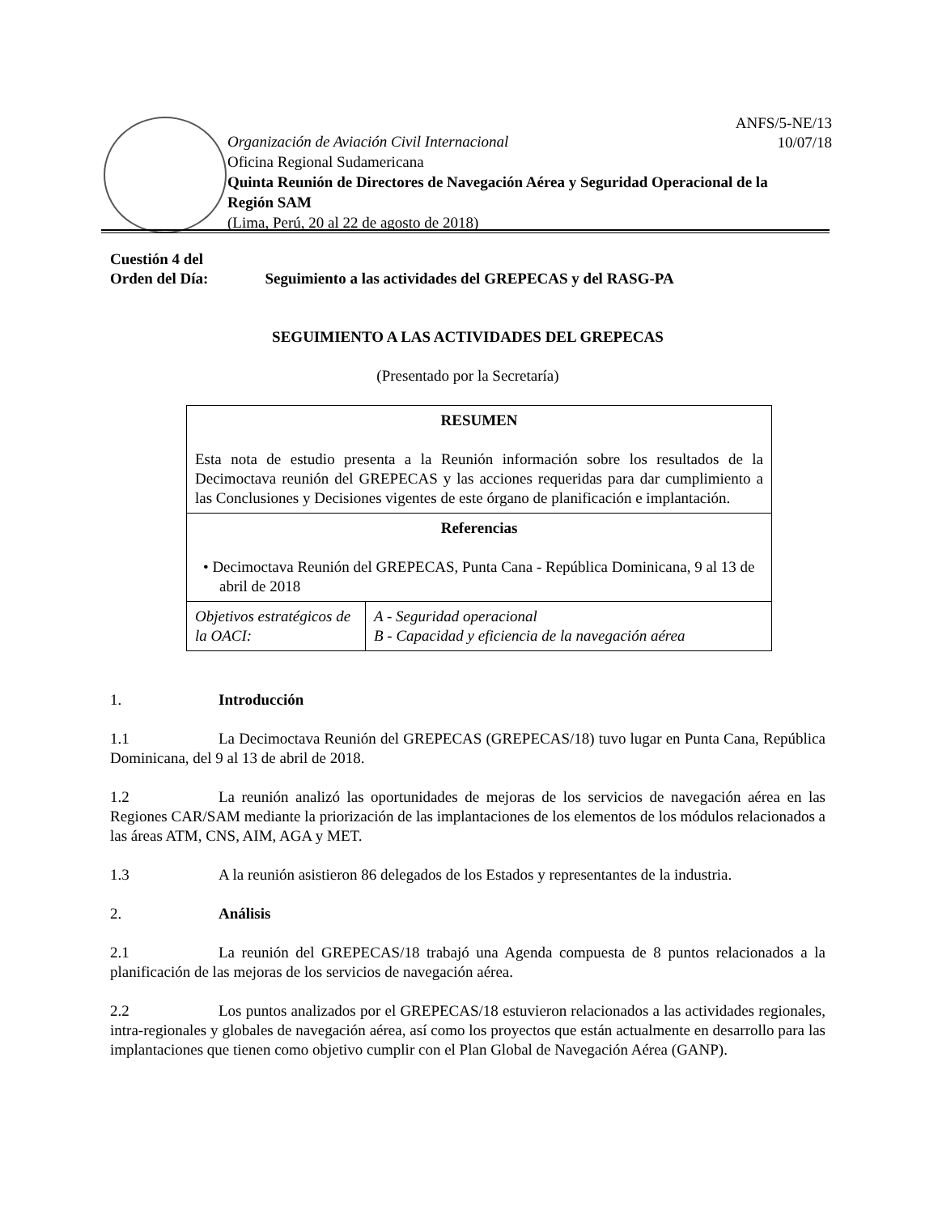ANFS/5-NE/13
10/07/18
Organización de Aviación Civil Internacional
Oficina Regional Sudamericana
Quinta Reunión de Directores de Navegación Aérea y Seguridad Operacional de la Región SAM
(Lima, Perú, 20 al 22 de agosto de 2018)
Cuestión 4 del
Orden del Día: Seguimiento a las actividades del GREPECAS y del RASG-PA
SEGUIMIENTO A LAS ACTIVIDADES DEL GREPECAS
(Presentado por la Secretaría)
| RESUMEN Esta nota de estudio presenta a la Reunión información sobre los resultados de la Decimoctava reunión del GREPECAS y las acciones requeridas para dar cumplimiento a las Conclusiones y Decisiones vigentes de este órgano de planificación e implantación. | |
| Referencias • Decimoctava Reunión del GREPECAS, Punta Cana - República Dominicana, 9 al 13 de abril de 2018 | |
| Objetivos estratégicos de la OACI: | A - Seguridad operacional B - Capacidad y eficiencia de la navegación aérea |
1. Introducción
1.1 La Decimoctava Reunión del GREPECAS (GREPECAS/18) tuvo lugar en Punta Cana, República Dominicana, del 9 al 13 de abril de 2018.
1.2 La reunión analizó las oportunidades de mejoras de los servicios de navegación aérea en las Regiones CAR/SAM mediante la priorización de las implantaciones de los elementos de los módulos relacionados a las áreas ATM, CNS, AIM, AGA y MET.
1.3 A la reunión asistieron 86 delegados de los Estados y representantes de la industria.
2. Análisis
2.1 La reunión del GREPECAS/18 trabajó una Agenda compuesta de 8 puntos relacionados a la planificación de las mejoras de los servicios de navegación aérea.
2.2 Los puntos analizados por el GREPECAS/18 estuvieron relacionados a las actividades regionales, intra-regionales y globales de navegación aérea, así como los proyectos que están actualmente en desarrollo para las implantaciones que tienen como objetivo cumplir con el Plan Global de Navegación Aérea (GANP).